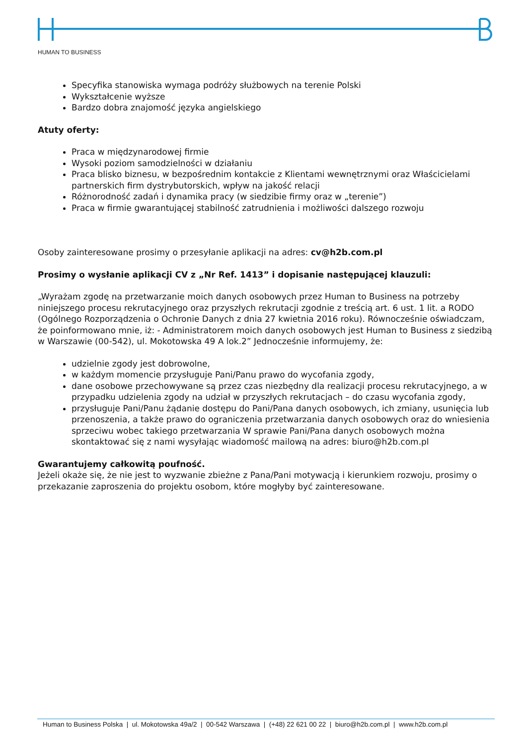HUMAN TO BUSINESS
Specyfika stanowiska wymaga podróży służbowych na terenie Polski
Wykształcenie wyższe
Bardzo dobra znajomość języka angielskiego
Atuty oferty:
Praca w międzynarodowej firmie
Wysoki poziom samodzielności w działaniu
Praca blisko biznesu, w bezpośrednim kontakcie z Klientami wewnętrznymi oraz Właścicielami partnerskich firm dystrybutorskich, wpływ na jakość relacji
Różnorodność zadań i dynamika pracy (w siedzibie firmy oraz w „terenie”)
Praca w firmie gwarantującej stabilność zatrudnienia i możliwości dalszego rozwoju
Osoby zainteresowane prosimy o przesyłanie aplikacji na adres: cv@h2b.com.pl
Prosimy o wysłanie aplikacji CV z „Nr Ref. 1413” i dopisanie następującej klauzuli:
„Wyrażam zgodę na przetwarzanie moich danych osobowych przez Human to Business na potrzeby niniejszego procesu rekrutacyjnego oraz przyszłych rekrutacji zgodnie z treścią art. 6 ust. 1 lit. a RODO (Ogólnego Rozporządzenia o Ochronie Danych z dnia 27 kwietnia 2016 roku). Równocześnie oświadczam, że poinformowano mnie, iż: - Administratorem moich danych osobowych jest Human to Business z siedzibą w Warszawie (00-542), ul. Mokotowska 49 A lok.2” Jednocześnie informujemy, że:
udzielnie zgody jest dobrowolne,
w każdym momencie przysługuje Pani/Panu prawo do wycofania zgody,
dane osobowe przechowywane są przez czas niezbędny dla realizacji procesu rekrutacyjnego, a w przypadku udzielenia zgody na udział w przyszłych rekrutacjach – do czasu wycofania zgody,
przysługuje Pani/Panu żądanie dostępu do Pani/Pana danych osobowych, ich zmiany, usunięcia lub przenoszenia, a także prawo do ograniczenia przetwarzania danych osobowych oraz do wniesienia sprzeciwu wobec takiego przetwarzania W sprawie Pani/Pana danych osobowych można skontaktować się z nami wysyłając wiadomość mailową na adres: biuro@h2b.com.pl
Gwarantujemy całkowitą poufność.
Jeżeli okaże się, że nie jest to wyzwanie zbieżne z Pana/Pani motywacją i kierunkiem rozwoju, prosimy o przekazanie zaproszenia do projektu osobom, które mogłyby być zainteresowane.
Human to Business Polska | ul. Mokotowska 49a/2 | 00-542 Warszawa | (+48) 22 621 00 22 | biuro@h2b.com.pl | www.h2b.com.pl